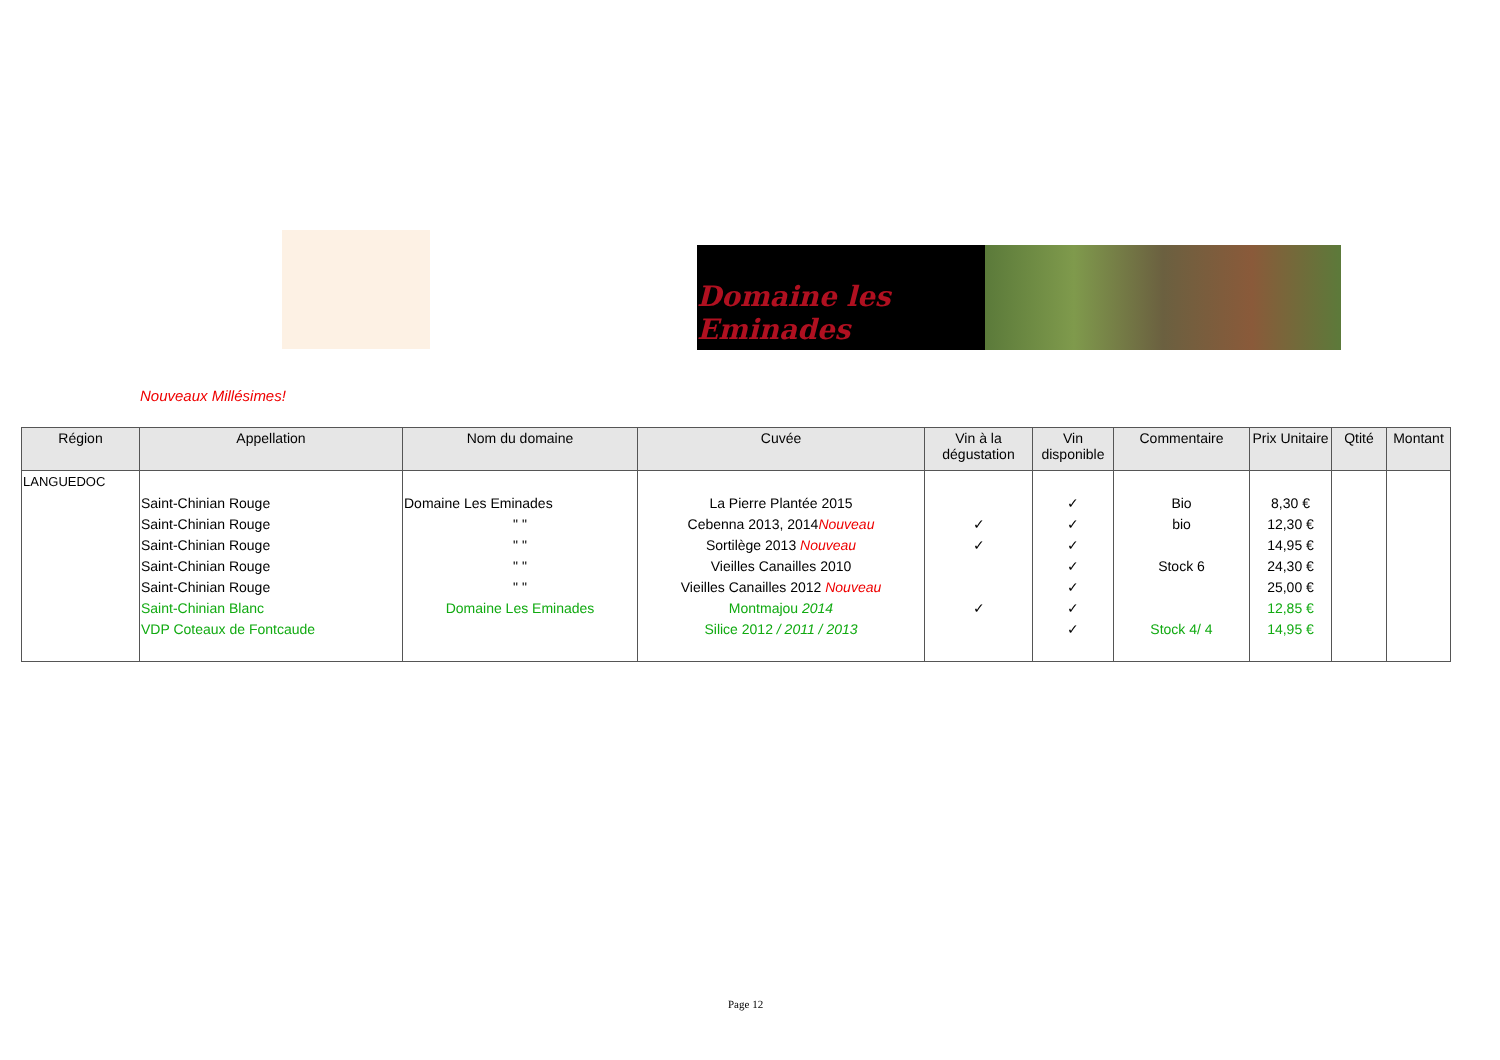Domaine les Eminades
Nouveaux Millésimes!
| Région | Appellation | Nom du domaine | Cuvée | Vin à la dégustation | Vin disponible | Commentaire | Prix Unitaire | Qtité | Montant |
| --- | --- | --- | --- | --- | --- | --- | --- | --- | --- |
| LANGUEDOC | | | | | | | | | |
| | Saint-Chinian Rouge | Domaine Les Eminades | La Pierre Plantée 2015 | | ✓ | Bio | 8,30 € | | |
| | Saint-Chinian Rouge | " " | Cebenna 2013, 2014 Nouveau | ✓ | ✓ | bio | 12,30 € | | |
| | Saint-Chinian Rouge | " " | Sortilège 2013 Nouveau | ✓ | ✓ | | 14,95 € | | |
| | Saint-Chinian Rouge | " " | Vieilles Canailles 2010 | | ✓ | Stock 6 | 24,30 € | | |
| | Saint-Chinian Rouge | " " | Vieilles Canailles 2012 Nouveau | | ✓ | | 25,00 € | | |
| | Saint-Chinian Blanc | Domaine Les Eminades | Montmajou 2014 | ✓ | ✓ | | 12,85 € | | |
| | VDP Coteaux de Fontcaude | | Silice 2012 / 2011 / 2013 | | ✓ | Stock 4/ 4 | 14,95 € | | |
Page 12